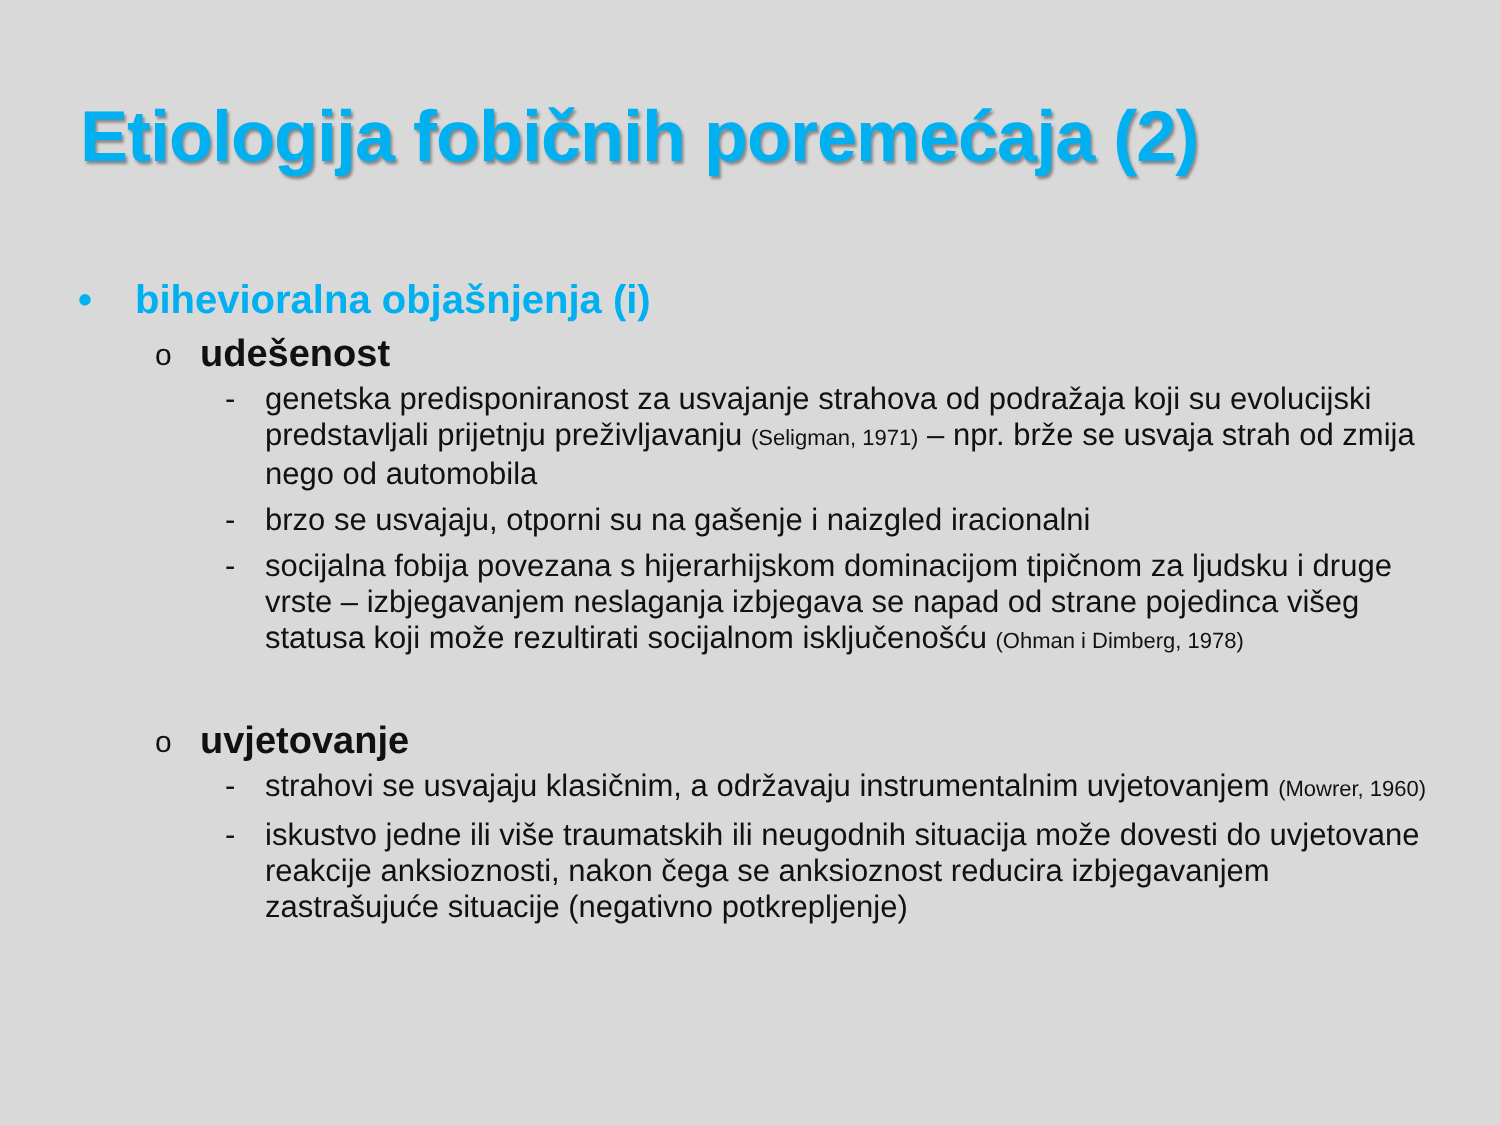Etiologija fobičnih poremećaja (2)
• bihevioralna objašnjenja (i)
oudešenost
- genetska predisponiranost za usvajanje strahova od podražaja koji su evolucijski predstavljali prijetnju preživljavanju (Seligman, 1971) – npr. brže se usvaja strah od zmija nego od automobila
- brzo se usvajaju, otporni su na gašenje i naizgled iracionalni
- socijalna fobija povezana s hijerarhijskom dominacijom tipičnom za ljudsku i druge vrste – izbjegavanjem neslaganja izbjegava se napad od strane pojedinca višeg statusa koji može rezultirati socijalnom isključenošću (Ohman i Dimberg, 1978)
ouvjetovanje
- strahovi se usvajaju klasičnim, a održavaju instrumentalnim uvjetovanjem (Mowrer, 1960)
- iskustvo jedne ili više traumatskih ili neugodnih situacija može dovesti do uvjetovane reakcije anksioznosti, nakon čega se anksioznost reducira izbjegavanjem zastrašujuće situacije (negativno potkrepljenje)